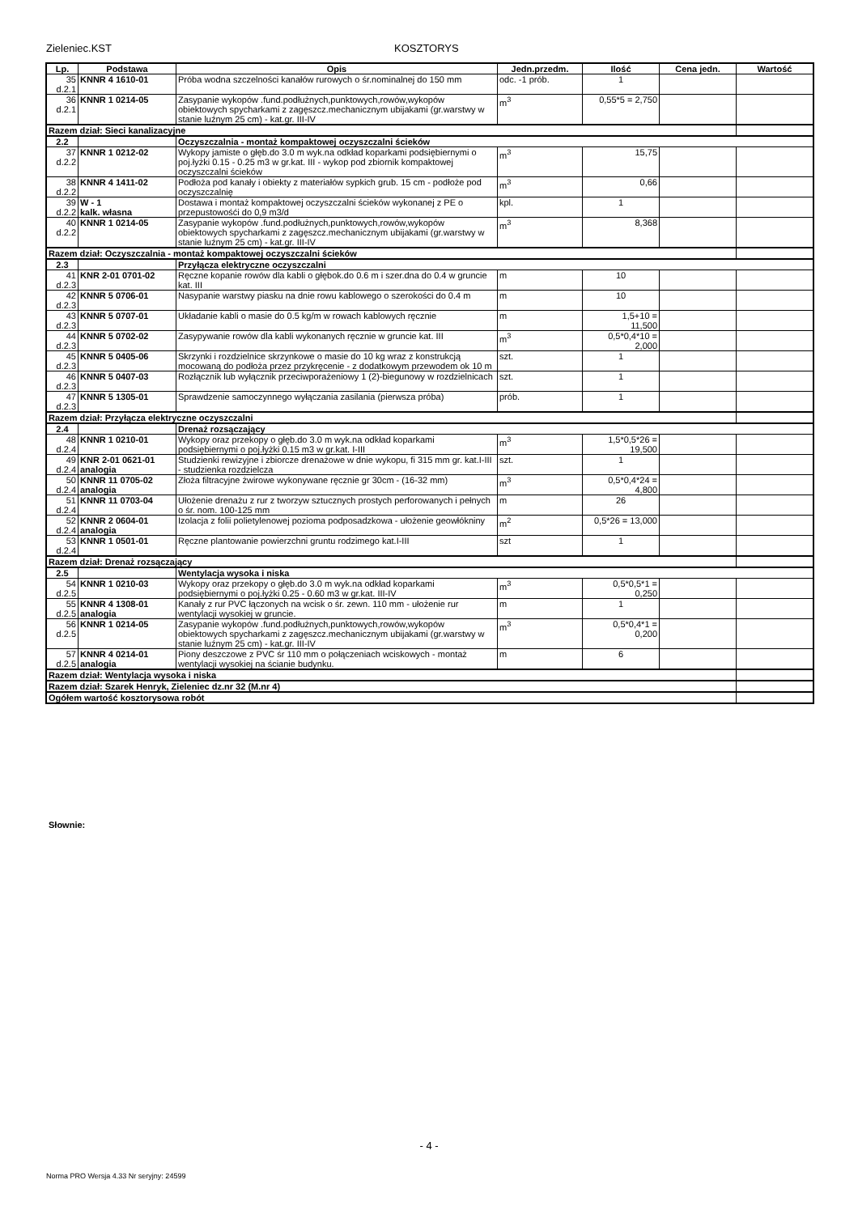Zieleniec.KST KOSZTORYS
| Lp. | Podstawa | Opis | Jedn.przedm. | Ilość | Cena jedn. | Wartość |
| --- | --- | --- | --- | --- | --- | --- |
| 35 d.2.1 | KNNR 4 1610-01 | Próba wodna szczelności kanałów rurowych o śr.nominalnej do 150 mm | odc. -1 prób. | 1 | | |
| 36 d.2.1 | KNNR 1 0214-05 | Zasypanie wykopów .fund.podłużnych,punktowych,rowów,wykopów obiektowych spycharkami z zagęszcz.mechanicznym ubijakami (gr.warstwy w stanie luźnym 25 cm) - kat.gr. III-IV | m<sup>3</sup> | 0,55*5 = 2,750 | | |
| Razem dział: Sieci kanalizacyjne | | | | | | |
| 2.2 | | Oczyszczalnia - montaż kompaktowej oczyszczalni ścieków | | | | |
| 37 d.2.2 | KNNR 1 0212-02 | Wykopy jamiste o głęb.do 3.0 m wyk.na odkład koparkami podsiębiernymi o poj.łyżki 0.15 - 0.25 m3 w gr.kat. III - wykop pod zbiornik kompaktowej oczyszczalni ścieków | m<sup>3</sup> | 15,75 | | |
| 38 d.2.2 | KNNR 4 1411-02 | Podłoża pod kanały i obiekty z materiałów sypkich grub. 15 cm - podłoże pod oczyszczalnię | m<sup>3</sup> | 0,66 | | |
| 39 d.2.2 | W - 1 kalk. własna | Dostawa i montaż kompaktowej oczyszczalni ścieków wykonanej z PE o przepustowośći do 0,9 m3/d | kpl. | 1 | | |
| 40 d.2.2 | KNNR 1 0214-05 | Zasypanie wykopów .fund.podłużnych,punktowych,rowów,wykopów obiektowych spycharkami z zagęszcz.mechanicznym ubijakami (gr.warstwy w stanie luźnym 25 cm) - kat.gr. III-IV | m<sup>3</sup> | 8,368 | | |
| Razem dział: Oczyszczalnia - montaż kompaktowej oczyszczalni ścieków | | | | | | |
| 2.3 | | Przyłącza elektryczne oczyszczalni | | | | |
| 41 d.2.3 | KNR 2-01 0701-02 | Ręczne kopanie rowów dla kabli o głębok.do 0.6 m i szer.dna do 0.4 w gruncie kat. III | m | 10 | | |
| 42 d.2.3 | KNNR 5 0706-01 | Nasypanie warstwy piasku na dnie rowu kablowego o szerokości do 0.4 m | m | 10 | | |
| 43 d.2.3 | KNNR 5 0707-01 | Układanie kabli o masie do 0.5 kg/m w rowach kablowych ręcznie | m | 1,5+10 = 11,500 | | |
| 44 d.2.3 | KNNR 5 0702-02 | Zasypywanie rowów dla kabli wykonanych ręcznie w gruncie kat. III | m<sup>3</sup> | 0,5*0,4*10 = 2,000 | | |
| 45 d.2.3 | KNNR 5 0405-06 | Skrzynki i rozdzielnice skrzynkowe o masie do 10 kg wraz z konstrukcją mocowaną do podłoża przez przykręcenie - z dodatkowym przewodem ok 10 m | szt. | 1 | | |
| 46 d.2.3 | KNNR 5 0407-03 | Rozłącznik lub wyłącznik przeciwporażeniowy 1 (2)-biegunowy w rozdzielnicach | szt. | 1 | | |
| 47 d.2.3 | KNNR 5 1305-01 | Sprawdzenie samoczynnego wyłączania zasilania (pierwsza próba) | prób. | 1 | | |
| Razem dział: Przyłącza elektryczne oczyszczalni | | | | | | |
| 2.4 | | Drenaż rozsączający | | | | |
| 48 d.2.4 | KNNR 1 0210-01 | Wykopy oraz przekopy o głęb.do 3.0 m wyk.na odkład koparkami podsiębiernymi o poj.łyżki 0.15 m3 w gr.kat. I-III | m<sup>3</sup> | 1,5*0,5*26 = 19,500 | | |
| 49 d.2.4 | KNR 2-01 0621-01 analogia | Studzienki rewizyjne i zbiorcze drenażowe w dnie wykopu, fi 315 mm gr. kat.I-III - studzienka rozdzielcza | szt. | 1 | | |
| 50 d.2.4 | KNNR 11 0705-02 analogia | Złoża filtracyjne żwirowe wykonywane ręcznie gr 30cm - (16-32 mm) | m<sup>3</sup> | 0,5*0,4*24 = 4,800 | | |
| 51 d.2.4 | KNNR 11 0703-04 | Ułożenie drenażu z rur z tworzyw sztucznych prostych perforowanych i pełnych o śr. nom. 100-125 mm | m | 26 | | |
| 52 d.2.4 | KNNR 2 0604-01 analogia | Izolacja z folii polietylenowej pozioma podposadzkowa - ułożenie geowłókniny | m<sup>2</sup> | 0,5*26 = 13,000 | | |
| 53 d.2.4 | KNNR 1 0501-01 | Ręczne plantowanie powierzchni gruntu rodzimego kat.I-III | szt | 1 | | |
| Razem dział: Drenaż rozsączający | | | | | | |
| 2.5 | | Wentylacja wysoka i niska | | | | |
| 54 d.2.5 | KNNR 1 0210-03 | Wykopy oraz przekopy o głęb.do 3.0 m wyk.na odkład koparkami podsiębiernymi o poj.łyżki 0.25 - 0.60 m3 w gr.kat. III-IV | m<sup>3</sup> | 0,5*0,5*1 = 0,250 | | |
| 55 d.2.5 | KNNR 4 1308-01 analogia | Kanały z rur PVC łączonych na wcisk o śr. zewn. 110 mm - ułożenie rur wentylacji wysokiej w gruncie. | m | 1 | | |
| 56 d.2.5 | KNNR 1 0214-05 | Zasypanie wykopów .fund.podłużnych,punktowych,rowów,wykopów obiektowych spycharkami z zagęszcz.mechanicznym ubijakami (gr.warstwy w stanie luźnym 25 cm) - kat.gr. III-IV | m<sup>3</sup> | 0,5*0,4*1 = 0,200 | | |
| 57 d.2.5 | KNNR 4 0214-01 analogia | Piony deszczowe z PVC śr 110 mm o połączeniach wciskowych - montaż wentylacji wysokiej na ścianie budynku. | m | 6 | | |
| Razem dział: Wentylacja wysoka i niska | | | | | | |
| Razem dział: Szarek Henryk, Zieleniec dz.nr 32 (M.nr 4) | | | | | | |
| Ogółem wartość kosztorysowa robót | | | | | | |
Słownie:
- 4 -
Norma PRO Wersja 4.33 Nr seryjny: 24599